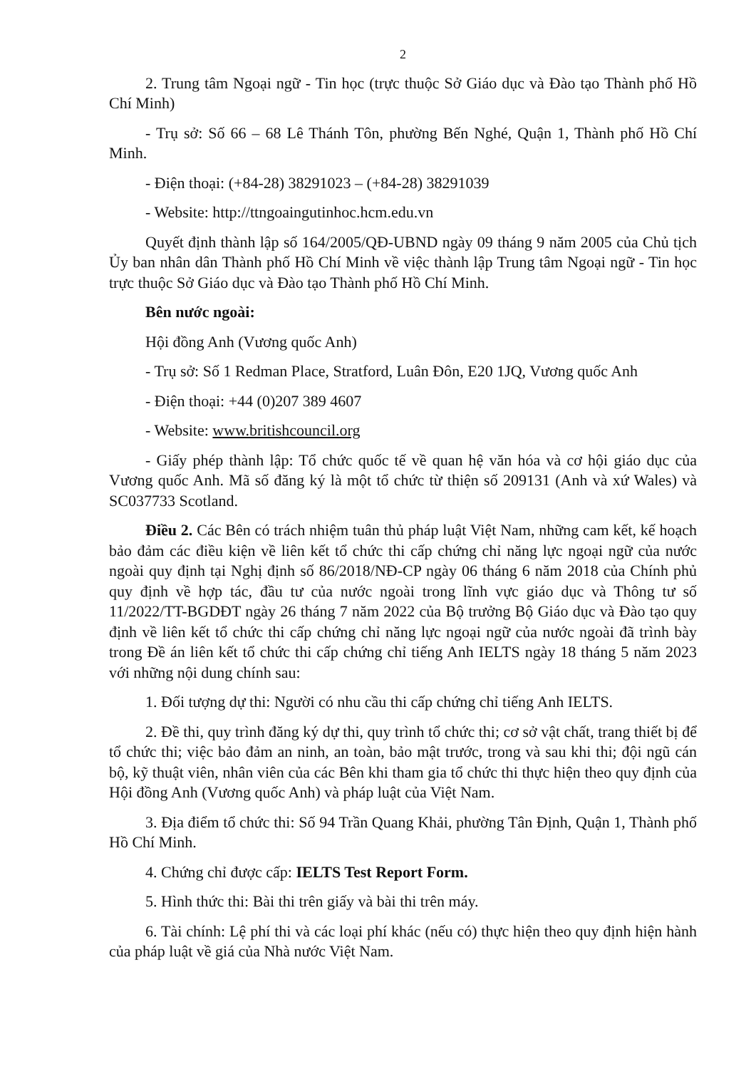2
2. Trung tâm Ngoại ngữ - Tin học (trực thuộc Sở Giáo dục và Đào tạo Thành phố Hồ Chí Minh)
- Trụ sở: Số 66 – 68 Lê Thánh Tôn, phường Bến Nghé, Quận 1, Thành phố Hồ Chí Minh.
- Điện thoại: (+84-28) 38291023 – (+84-28) 38291039
- Website: http://ttngoaingutinhoc.hcm.edu.vn
Quyết định thành lập số 164/2005/QĐ-UBND ngày 09 tháng 9 năm 2005 của Chủ tịch Ủy ban nhân dân Thành phố Hồ Chí Minh về việc thành lập Trung tâm Ngoại ngữ - Tin học trực thuộc Sở Giáo dục và Đào tạo Thành phố Hồ Chí Minh.
Bên nước ngoài:
Hội đồng Anh (Vương quốc Anh)
- Trụ sở: Số 1 Redman Place, Stratford, Luân Đôn, E20 1JQ, Vương quốc Anh
- Điện thoại: +44 (0)207 389 4607
- Website: www.britishcouncil.org
- Giấy phép thành lập: Tổ chức quốc tế về quan hệ văn hóa và cơ hội giáo dục của Vương quốc Anh. Mã số đăng ký là một tổ chức từ thiện số 209131 (Anh và xứ Wales) và SC037733 Scotland.
Điều 2. Các Bên có trách nhiệm tuân thủ pháp luật Việt Nam, những cam kết, kế hoạch bảo đảm các điều kiện về liên kết tổ chức thi cấp chứng chỉ năng lực ngoại ngữ của nước ngoài quy định tại Nghị định số 86/2018/NĐ-CP ngày 06 tháng 6 năm 2018 của Chính phủ quy định về hợp tác, đầu tư của nước ngoài trong lĩnh vực giáo dục và Thông tư số 11/2022/TT-BGDĐT ngày 26 tháng 7 năm 2022 của Bộ trưởng Bộ Giáo dục và Đào tạo quy định về liên kết tổ chức thi cấp chứng chỉ năng lực ngoại ngữ của nước ngoài đã trình bày trong Đề án liên kết tổ chức thi cấp chứng chỉ tiếng Anh IELTS ngày 18 tháng 5 năm 2023 với những nội dung chính sau:
1. Đối tượng dự thi: Người có nhu cầu thi cấp chứng chỉ tiếng Anh IELTS.
2. Đề thi, quy trình đăng ký dự thi, quy trình tổ chức thi; cơ sở vật chất, trang thiết bị để tổ chức thi; việc bảo đảm an ninh, an toàn, bảo mật trước, trong và sau khi thi; đội ngũ cán bộ, kỹ thuật viên, nhân viên của các Bên khi tham gia tổ chức thi thực hiện theo quy định của Hội đồng Anh (Vương quốc Anh) và pháp luật của Việt Nam.
3. Địa điểm tổ chức thi: Số 94 Trần Quang Khải, phường Tân Định, Quận 1, Thành phố Hồ Chí Minh.
4. Chứng chỉ được cấp: IELTS Test Report Form.
5. Hình thức thi: Bài thi trên giấy và bài thi trên máy.
6. Tài chính: Lệ phí thi và các loại phí khác (nếu có) thực hiện theo quy định hiện hành của pháp luật về giá của Nhà nước Việt Nam.